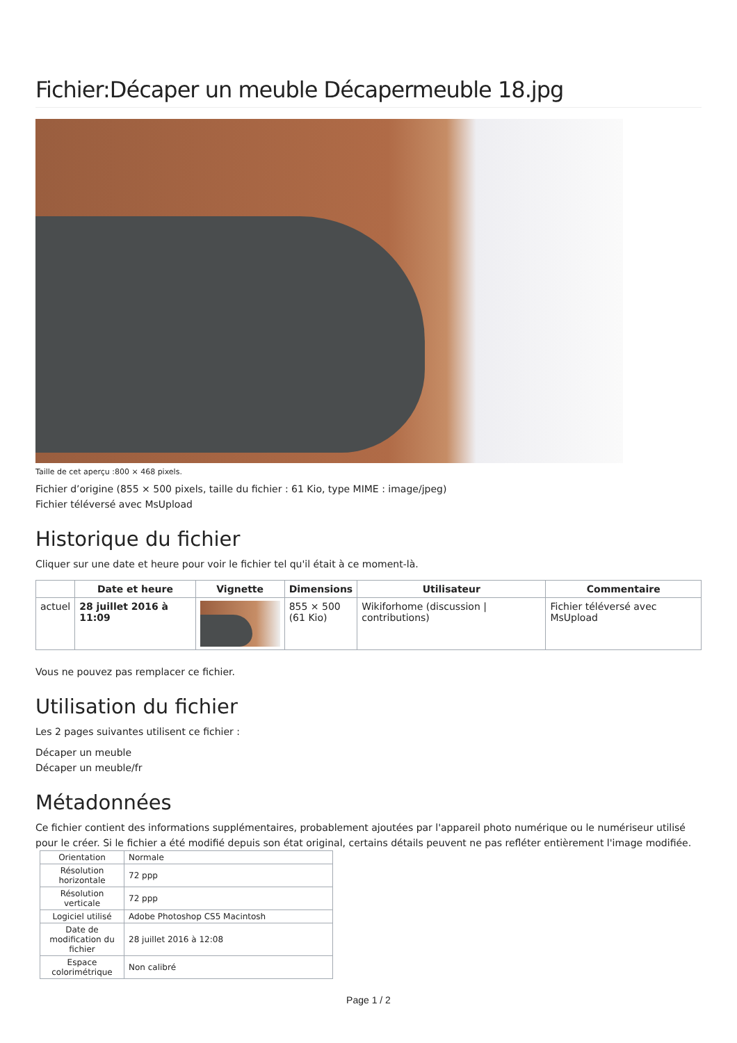Fichier:Décaper un meuble Décapermeuble 18.jpg
Taille de cet aperçu :800 × 468 pixels.
Fichier d’origine (855 × 500 pixels, taille du fichier : 61 Kio, type MIME : image/jpeg)
Fichier téléversé avec MsUpload
Historique du fichier
Cliquer sur une date et heure pour voir le fichier tel qu'il était à ce moment-là.
| | Date et heure | Vignette | Dimensions | Utilisateur | Commentaire |
| --- | --- | --- | --- | --- | --- |
| actuel | 28 juillet 2016 à 11:09 | | 855 × 500 (61 Kio) | Wikiforhome (discussion / contributions) | Fichier téléversé avec MsUpload |
Vous ne pouvez pas remplacer ce fichier.
Utilisation du fichier
Les 2 pages suivantes utilisent ce fichier :
Décaper un meuble
Décaper un meuble/fr
Métadonnées
Ce fichier contient des informations supplémentaires, probablement ajoutées par l'appareil photo numérique ou le numériseur utilisé pour le créer. Si le fichier a été modifié depuis son état original, certains détails peuvent ne pas refléter entièrement l'image modifiée.
| Orientation | Normale |
| Résolution horizontale | 72 ppp |
| Résolution verticale | 72 ppp |
| Logiciel utilisé | Adobe Photoshop CS5 Macintosh |
| Date de modification du fichier | 28 juillet 2016 à 12:08 |
| Espace colorimétrique | Non calibré |
Page 1 / 2